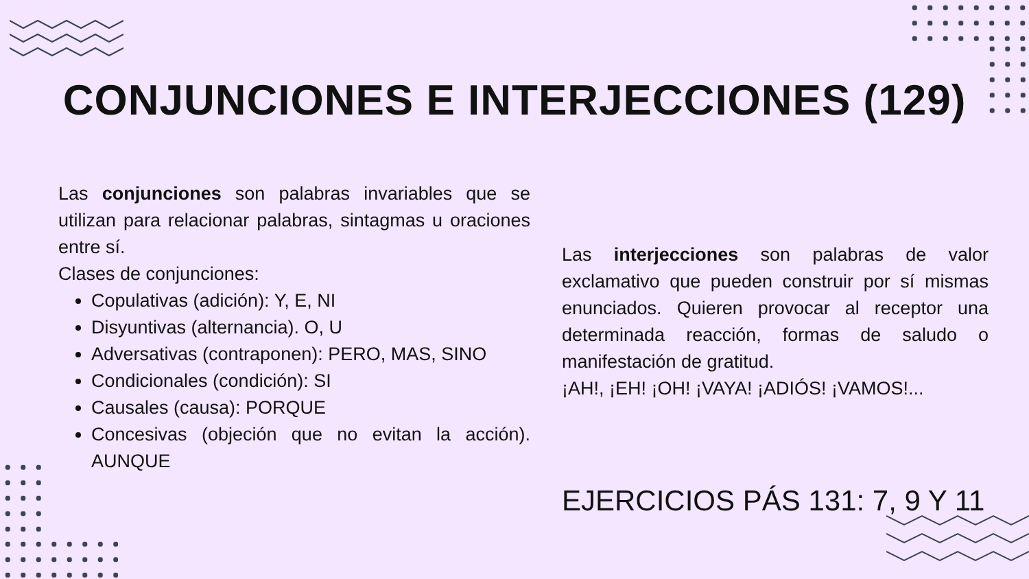CONJUNCIONES E INTERJECCIONES (129)
Las conjunciones son palabras invariables que se utilizan para relacionar palabras, sintagmas u oraciones entre sí.
Clases de conjunciones:
Copulativas (adición): Y, E, NI
Disyuntivas (alternancia). O, U
Adversativas (contraponen): PERO, MAS, SINO
Condicionales (condición): SI
Causales (causa): PORQUE
Concesivas (objeción que no evitan la acción). AUNQUE
Las interjecciones son palabras de valor exclamativo que pueden construir por sí mismas enunciados. Quieren provocar al receptor una determinada reacción, formas de saludo o manifestación de gratitud.
¡AH!, ¡EH! ¡OH! ¡VAYA! ¡ADIÓS! ¡VAMOS!...
EJERCICIOS PÁS 131: 7, 9 Y 11